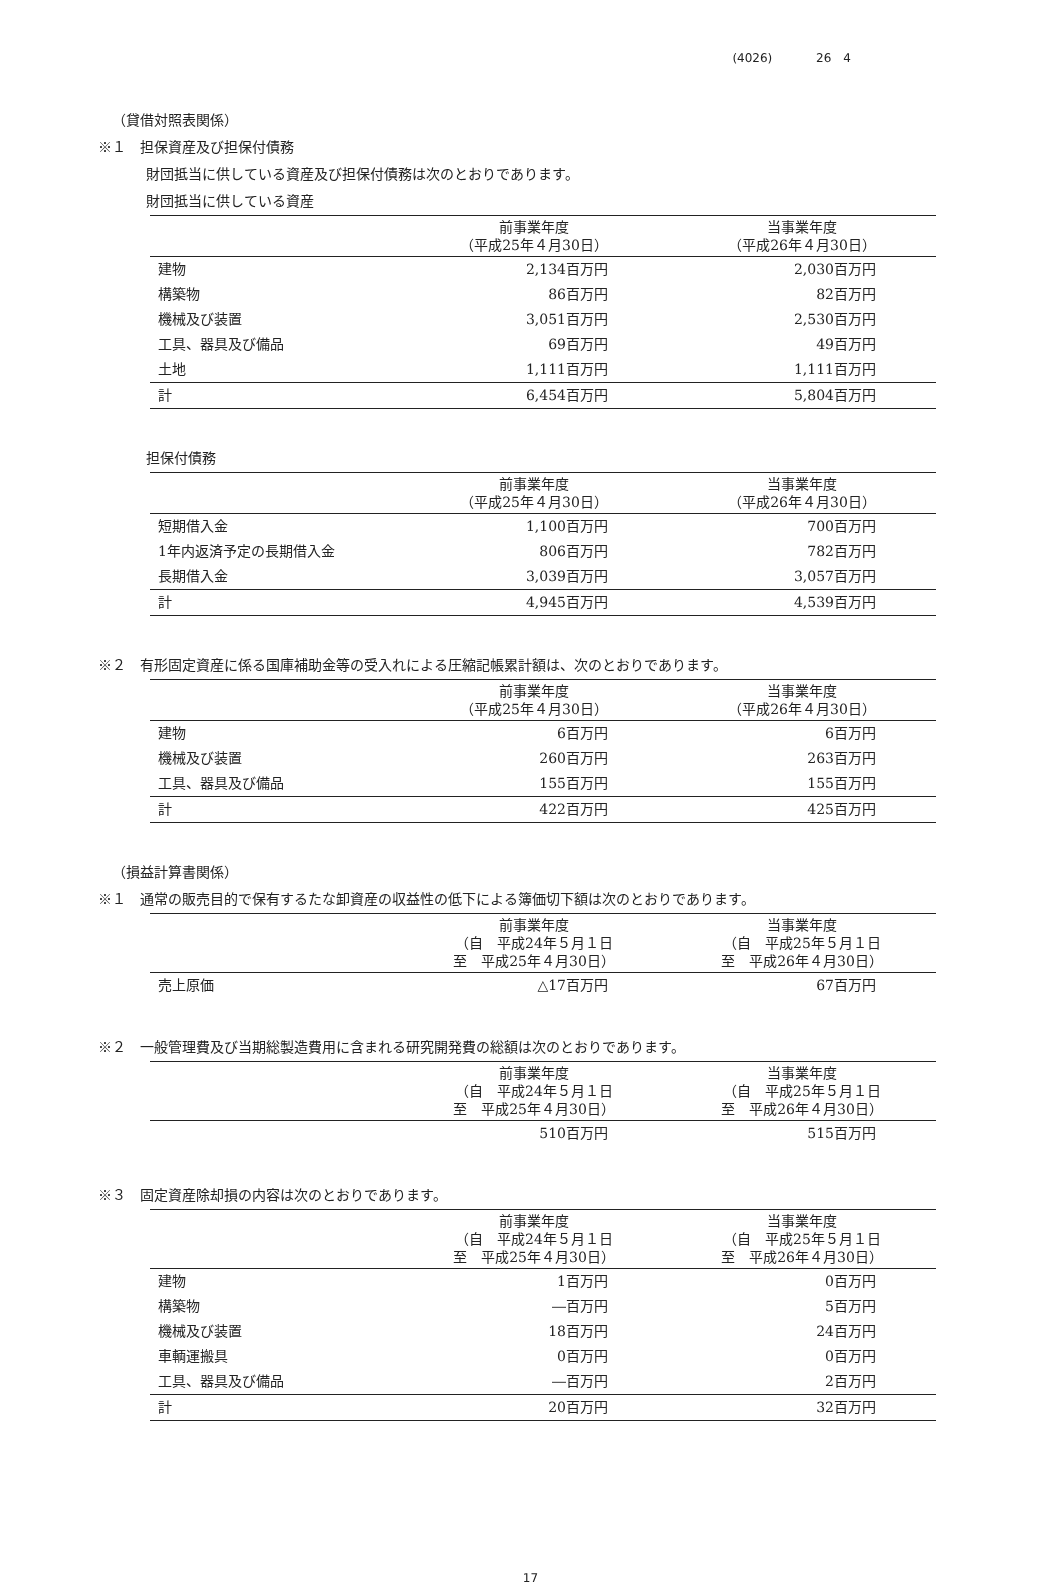(4026) 26　4
（貸借対照表関係）
※１　担保資産及び担保付債務
財団抵当に供している資産及び担保付債務は次のとおりであります。
財団抵当に供している資産
| | 前事業年度 （平成25年４月30日） | 当事業年度 （平成26年４月30日） |
| --- | --- | --- |
| 建物 | 2,134百万円 | 2,030百万円 |
| 構築物 | 86百万円 | 82百万円 |
| 機械及び装置 | 3,051百万円 | 2,530百万円 |
| 工具、器具及び備品 | 69百万円 | 49百万円 |
| 土地 | 1,111百万円 | 1,111百万円 |
| 計 | 6,454百万円 | 5,804百万円 |
担保付債務
| | 前事業年度 （平成25年４月30日） | 当事業年度 （平成26年４月30日） |
| --- | --- | --- |
| 短期借入金 | 1,100百万円 | 700百万円 |
| 1年内返済予定の長期借入金 | 806百万円 | 782百万円 |
| 長期借入金 | 3,039百万円 | 3,057百万円 |
| 計 | 4,945百万円 | 4,539百万円 |
※２　有形固定資産に係る国庫補助金等の受入れによる圧縮記帳累計額は、次のとおりであります。
| | 前事業年度 （平成25年４月30日） | 当事業年度 （平成26年４月30日） |
| --- | --- | --- |
| 建物 | 6百万円 | 6百万円 |
| 機械及び装置 | 260百万円 | 263百万円 |
| 工具、器具及び備品 | 155百万円 | 155百万円 |
| 計 | 422百万円 | 425百万円 |
（損益計算書関係）
※１　通常の販売目的で保有するたな卸資産の収益性の低下による簿価切下額は次のとおりであります。
| | 前事業年度 （自 平成24年５月１日 至 平成25年４月30日） | 当事業年度 （自 平成25年５月１日 至 平成26年４月30日） |
| --- | --- | --- |
| 売上原価 | △17百万円 | 67百万円 |
※２　一般管理費及び当期総製造費用に含まれる研究開発費の総額は次のとおりであります。
| | 前事業年度 （自 平成24年５月１日 至 平成25年４月30日） | 当事業年度 （自 平成25年５月１日 至 平成26年４月30日） |
| --- | --- | --- |
| | 510百万円 | 515百万円 |
※３　固定資産除却損の内容は次のとおりであります。
| | 前事業年度 （自 平成24年５月１日 至 平成25年４月30日） | 当事業年度 （自 平成25年５月１日 至 平成26年４月30日） |
| --- | --- | --- |
| 建物 | 1百万円 | 0百万円 |
| 構築物 | ―百万円 | 5百万円 |
| 機械及び装置 | 18百万円 | 24百万円 |
| 車輌運搬具 | 0百万円 | 0百万円 |
| 工具、器具及び備品 | ―百万円 | 2百万円 |
| 計 | 20百万円 | 32百万円 |
17